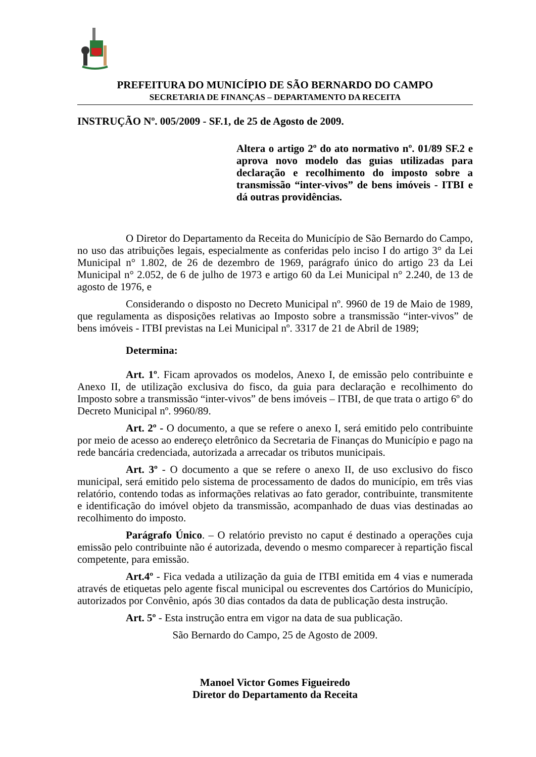PREFEITURA DO MUNICÍPIO DE SÃO BERNARDO DO CAMPO
SECRETARIA DE FINANÇAS – DEPARTAMENTO DA RECEITA
INSTRUÇÃO Nº. 005/2009 - SF.1, de 25 de Agosto de 2009.
Altera o artigo 2º do ato normativo nº. 01/89 SF.2 e aprova novo modelo das guias utilizadas para declaração e recolhimento do imposto sobre a transmissão “inter-vivos” de bens imóveis - ITBI e dá outras providências.
O Diretor do Departamento da Receita do Município de São Bernardo do Campo, no uso das atribuições legais, especialmente as conferidas pelo inciso I do artigo 3° da Lei Municipal n° 1.802, de 26 de dezembro de 1969, parágrafo único do artigo 23 da Lei Municipal n° 2.052, de 6 de julho de 1973 e artigo 60 da Lei Municipal n° 2.240, de 13 de agosto de 1976, e
Considerando o disposto no Decreto Municipal nº. 9960 de 19 de Maio de 1989, que regulamenta as disposições relativas ao Imposto sobre a transmissão “inter-vivos” de bens imóveis - ITBI previstas na Lei Municipal nº. 3317 de 21 de Abril de 1989;
Determina:
Art. 1º. Ficam aprovados os modelos, Anexo I, de emissão pelo contribuinte e Anexo II, de utilização exclusiva do fisco, da guia para declaração e recolhimento do Imposto sobre a transmissão “inter-vivos” de bens imóveis – ITBI, de que trata o artigo 6º do Decreto Municipal nº. 9960/89.
Art. 2º - O documento, a que se refere o anexo I, será emitido pelo contribuinte por meio de acesso ao endereço eletrônico da Secretaria de Finanças do Município e pago na rede bancária credenciada, autorizada a arrecadar os tributos municipais.
Art. 3º - O documento a que se refere o anexo II, de uso exclusivo do fisco municipal, será emitido pelo sistema de processamento de dados do município, em três vias relatório, contendo todas as informações relativas ao fato gerador, contribuinte, transmitente e identificação do imóvel objeto da transmissão, acompanhado de duas vias destinadas ao recolhimento do imposto.
Parágrafo Único. – O relatório previsto no caput é destinado a operações cuja emissão pelo contribuinte não é autorizada, devendo o mesmo comparecer à repartição fiscal competente, para emissão.
Art.4º - Fica vedada a utilização da guia de ITBI emitida em 4 vias e numerada através de etiquetas pelo agente fiscal municipal ou escreventes dos Cartórios do Município, autorizados por Convênio, após 30 dias contados da data de publicação desta instrução.
Art. 5º - Esta instrução entra em vigor na data de sua publicação.
São Bernardo do Campo, 25 de Agosto de 2009.
Manoel Victor Gomes Figueiredo
Diretor do Departamento da Receita